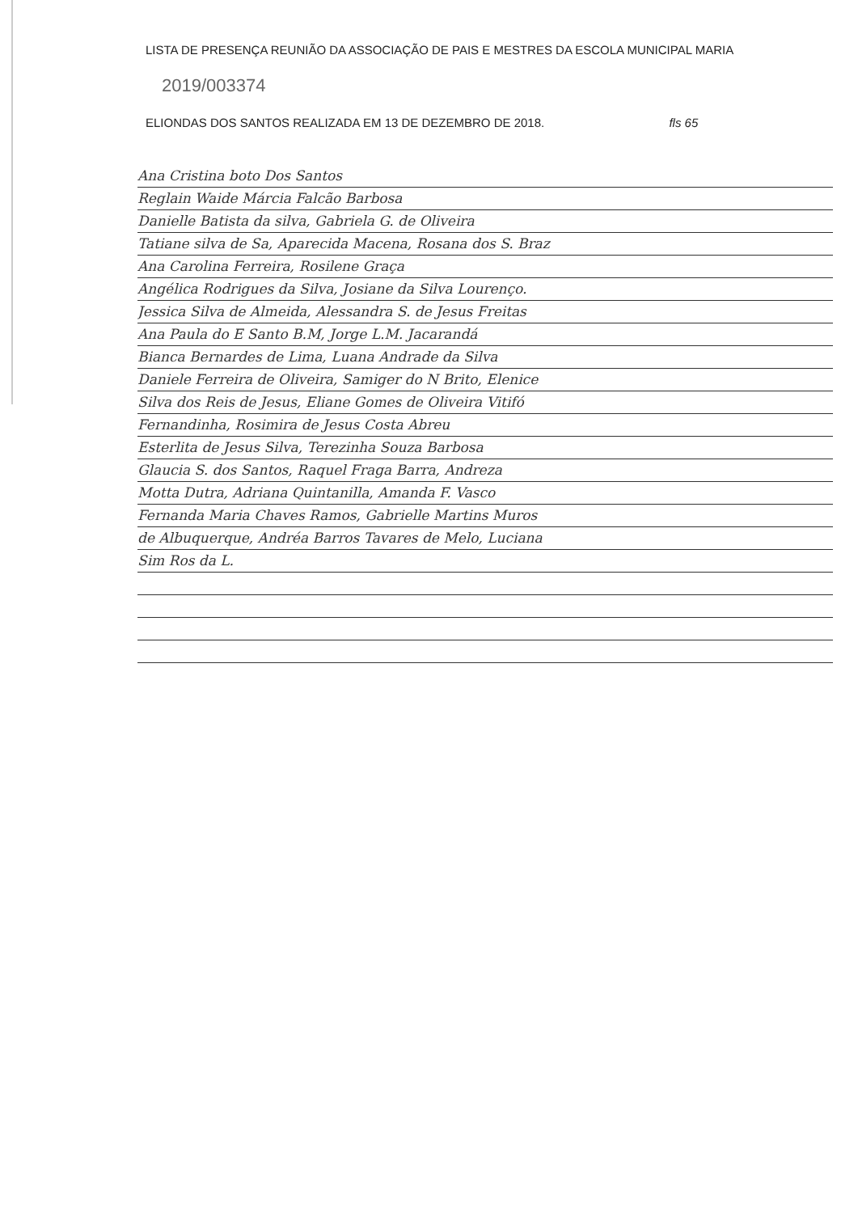LISTA DE PRESENÇA REUNIÃO DA ASSOCIAÇÃO DE PAIS E MESTRES DA ESCOLA MUNICIPAL MARIA 2019/003374
ELIONDAS DOS SANTOS REALIZADA EM 13 DE DEZEMBRO DE 2018. fls 65
Ana Cristina boto Dos Santos
Reglain Waide Márcia Falcão Barbosa
Danielle Batista da silva, Gabriela G. de Oliveira
Tatiane silva de Sa, Aparecida Macena, Rosana dos S. Braz
Ana Carolina Ferreira, Rosilene Graça
Angélica Rodrigues da Silva, Josiane da Silva Lourenço.
Jessica Silva de Almeida, Alessandra S. de Jesus Freitas
Ana Paula do E Santo B.M, Jorge L.M. Jacarandá
Bianca Bernardes de Lima, Luana Andrade da Silva
Daniele Ferreira de Oliveira, Samiger do N Brito, Elenice
Silva dos Reis de Jesus, Eliane Gomes de Oliveira Vitifó
Fernandinha, Rosimira de Jesus Costa Abreu
Esterlita de Jesus Silva, Terezinha Souza Barbosa
Glaucia S. dos Santos, Raquel Fraga Barra, Andreza
Motta Dutra, Adriana Quintanilla, Amanda F. Vasco
Fernanda Maria Chaves Ramos, Gabrielle Martins Muros
de Albuquerque, Andréa Barros Tavares de Melo, Luciana
Sim Ros da L.